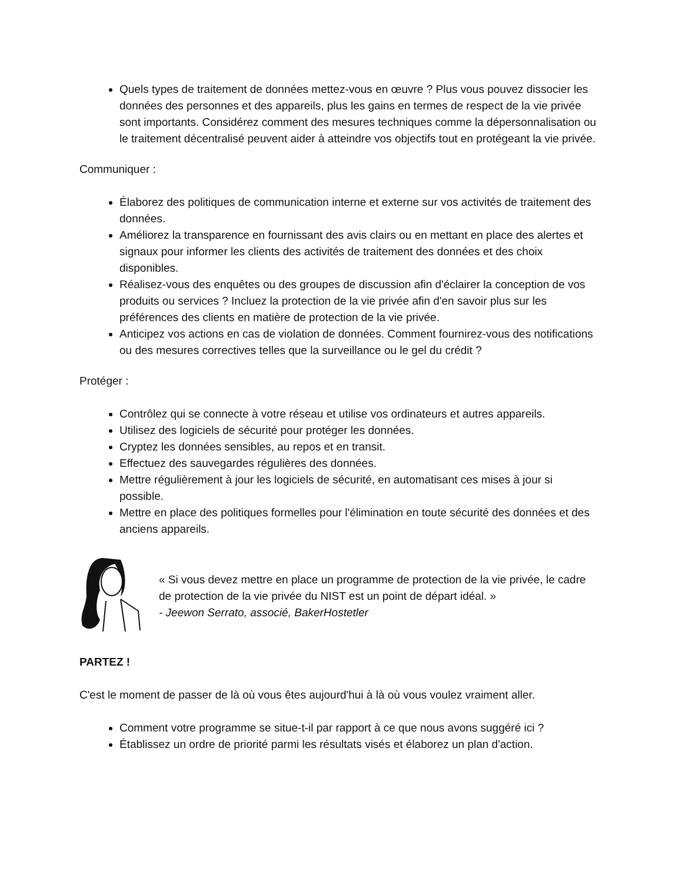Quels types de traitement de données mettez-vous en œuvre ? Plus vous pouvez dissocier les données des personnes et des appareils, plus les gains en termes de respect de la vie privée sont importants. Considérez comment des mesures techniques comme la dépersonnalisation ou le traitement décentralisé peuvent aider à atteindre vos objectifs tout en protégeant la vie privée.
Communiquer :
Élaborez des politiques de communication interne et externe sur vos activités de traitement des données.
Améliorez la transparence en fournissant des avis clairs ou en mettant en place des alertes et signaux pour informer les clients des activités de traitement des données et des choix disponibles.
Réalisez-vous des enquêtes ou des groupes de discussion afin d'éclairer la conception de vos produits ou services ? Incluez la protection de la vie privée afin d'en savoir plus sur les préférences des clients en matière de protection de la vie privée.
Anticipez vos actions en cas de violation de données. Comment fournirez-vous des notifications ou des mesures correctives telles que la surveillance ou le gel du crédit ?
Protéger :
Contrôlez qui se connecte à votre réseau et utilise vos ordinateurs et autres appareils.
Utilisez des logiciels de sécurité pour protéger les données.
Cryptez les données sensibles, au repos et en transit.
Effectuez des sauvegardes régulières des données.
Mettre régulièrement à jour les logiciels de sécurité, en automatisant ces mises à jour si possible.
Mettre en place des politiques formelles pour l'élimination en toute sécurité des données et des anciens appareils.
« Si vous devez mettre en place un programme de protection de la vie privée, le cadre de protection de la vie privée du NIST est un point de départ idéal. »
- Jeewon Serrato, associé, BakerHostetler
PARTEZ !
C'est le moment de passer de là où vous êtes aujourd'hui à là où vous voulez vraiment aller.
Comment votre programme se situe-t-il par rapport à ce que nous avons suggéré ici ?
Établissez un ordre de priorité parmi les résultats visés et élaborez un plan d'action.